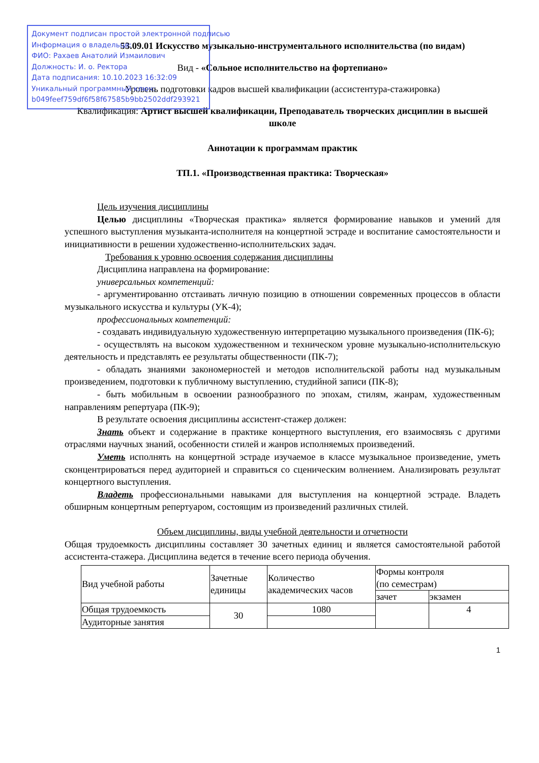Документ подписан простой электронной подписью
Информация о владельце:
ФИО: Рахаев Анатолий Измаилович
Должность: И. о. Ректора
Дата подписания: 10.10.2023 16:32:09
Уникальный программный ключ:
b049feef759df6f58f67585b9bb2502ddf293921
53.09.01 Искусство музыкально-инструментального исполнительства (по видам)
Вид - «Сольное исполнительство на фортепиано»
Уровень подготовки кадров высшей квалификации (ассистентура-стажировка)
Квалификация: Артист высшей квалификации, Преподаватель творческих дисциплин в высшей школе
Аннотации к программам практик
ТП.1. «Производственная практика: Творческая»
Цель изучения дисциплины
Целью дисциплины «Творческая практика» является формирование навыков и умений для успешного выступления музыканта-исполнителя на концертной эстраде и воспитание самостоятельности и инициативности в решении художественно-исполнительских задач.
Требования к уровню освоения содержания дисциплины
Дисциплина направлена на формирование:
универсальных компетенций:
- аргументированно отстаивать личную позицию в отношении современных процессов в области музыкального искусства и культуры (УК-4);
профессиональных компетенций:
- создавать индивидуальную художественную интерпретацию музыкального произведения (ПК-6);
- осуществлять на высоком художественном и техническом уровне музыкально-исполнительскую деятельность и представлять ее результаты общественности (ПК-7);
- обладать знаниями закономерностей и методов исполнительской работы над музыкальным произведением, подготовки к публичному выступлению, студийной записи (ПК-8);
- быть мобильным в освоении разнообразного по эпохам, стилям, жанрам, художественным направлениям репертуара (ПК-9);
В результате освоения дисциплины ассистент-стажер должен:
Знать объект и содержание в практике концертного выступления, его взаимосвязь с другими отраслями научных знаний, особенности стилей и жанров исполняемых произведений.
Уметь исполнять на концертной эстраде изучаемое в классе музыкальное произведение, уметь сконцентрироваться перед аудиторией и справиться со сценическим волнением. Анализировать результат концертного выступления.
Владеть профессиональными навыками для выступления на концертной эстраде. Владеть обширным концертным репертуаром, состоящим из произведений различных стилей.
Объем дисциплины, виды учебной деятельности и отчетности
Общая трудоемкость дисциплины составляет 30 зачетных единиц и является самостоятельной работой ассистента-стажера. Дисциплина ведется в течение всего периода обучения.
| Вид учебной работы | Зачетные единицы | Количество академических часов | Формы контроля (по семестрам) | |
| | | | зачет | экзамен |
| Общая трудоемкость | 30 | 1080 | | 4 |
| Аудиторные занятия | | | | |
1